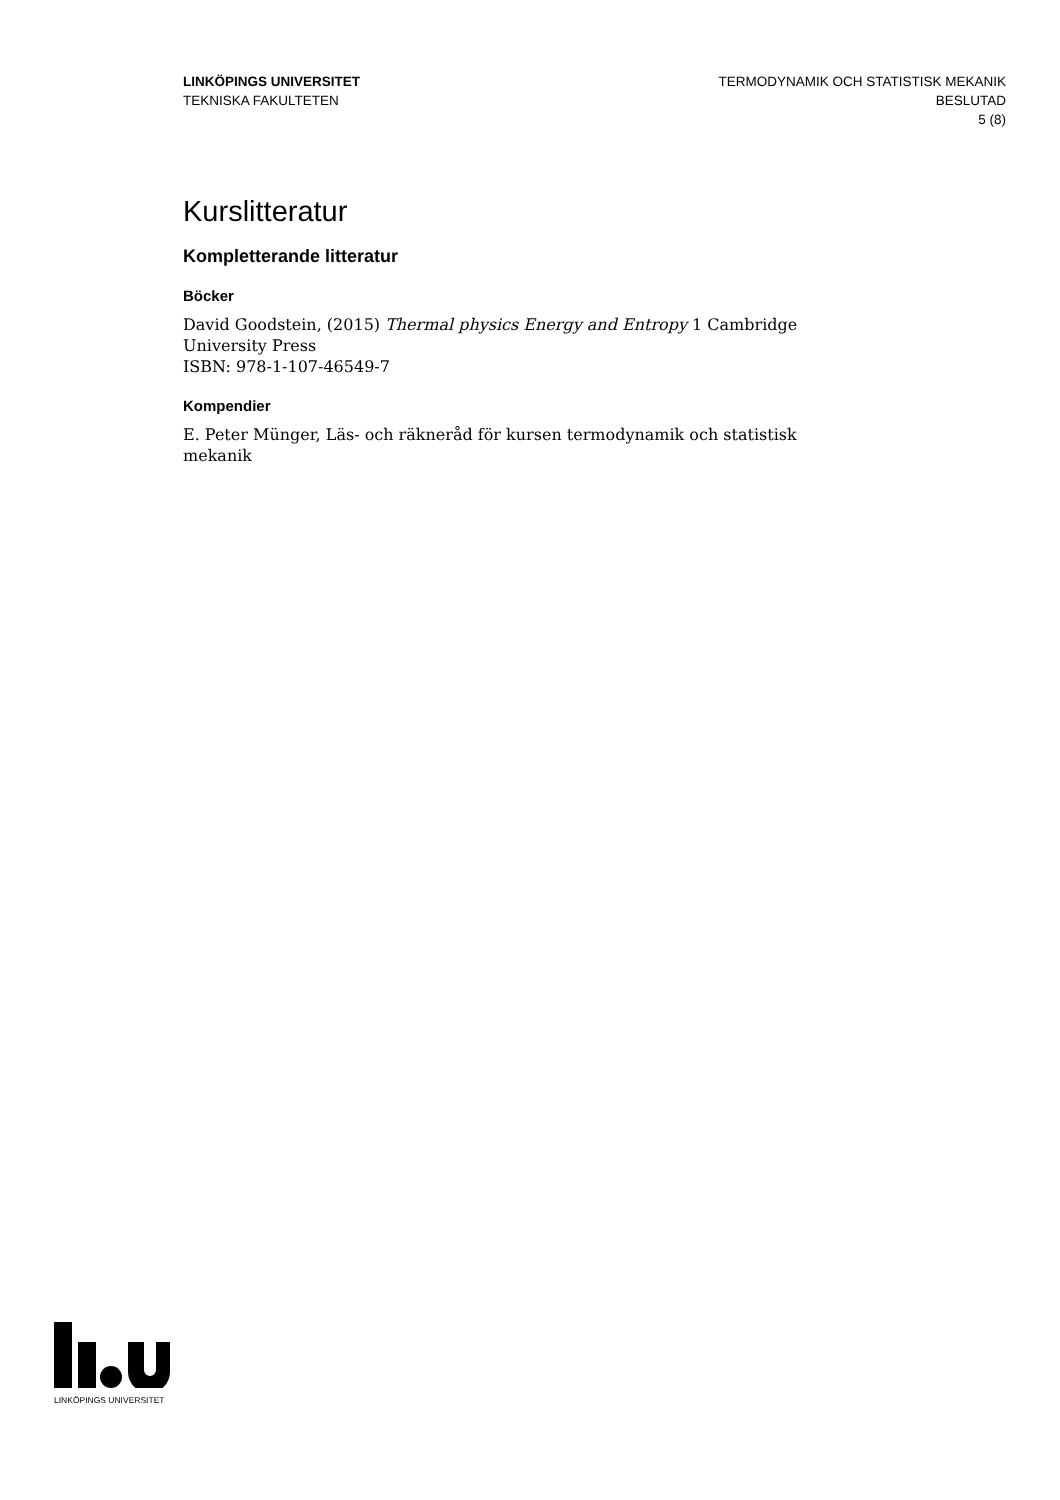LINKÖPINGS UNIVERSITET
TEKNISKA FAKULTETEN
TERMODYNAMIK OCH STATISTISK MEKANIK
BESLUTAD
5 (8)
Kurslitteratur
Kompletterande litteratur
Böcker
David Goodstein, (2015) Thermal physics Energy and Entropy 1 Cambridge University Press
ISBN: 978-1-107-46549-7
Kompendier
E. Peter Münger, Läs- och räkneråd för kursen termodynamik och statistisk mekanik
LINKÖPINGS UNIVERSITET